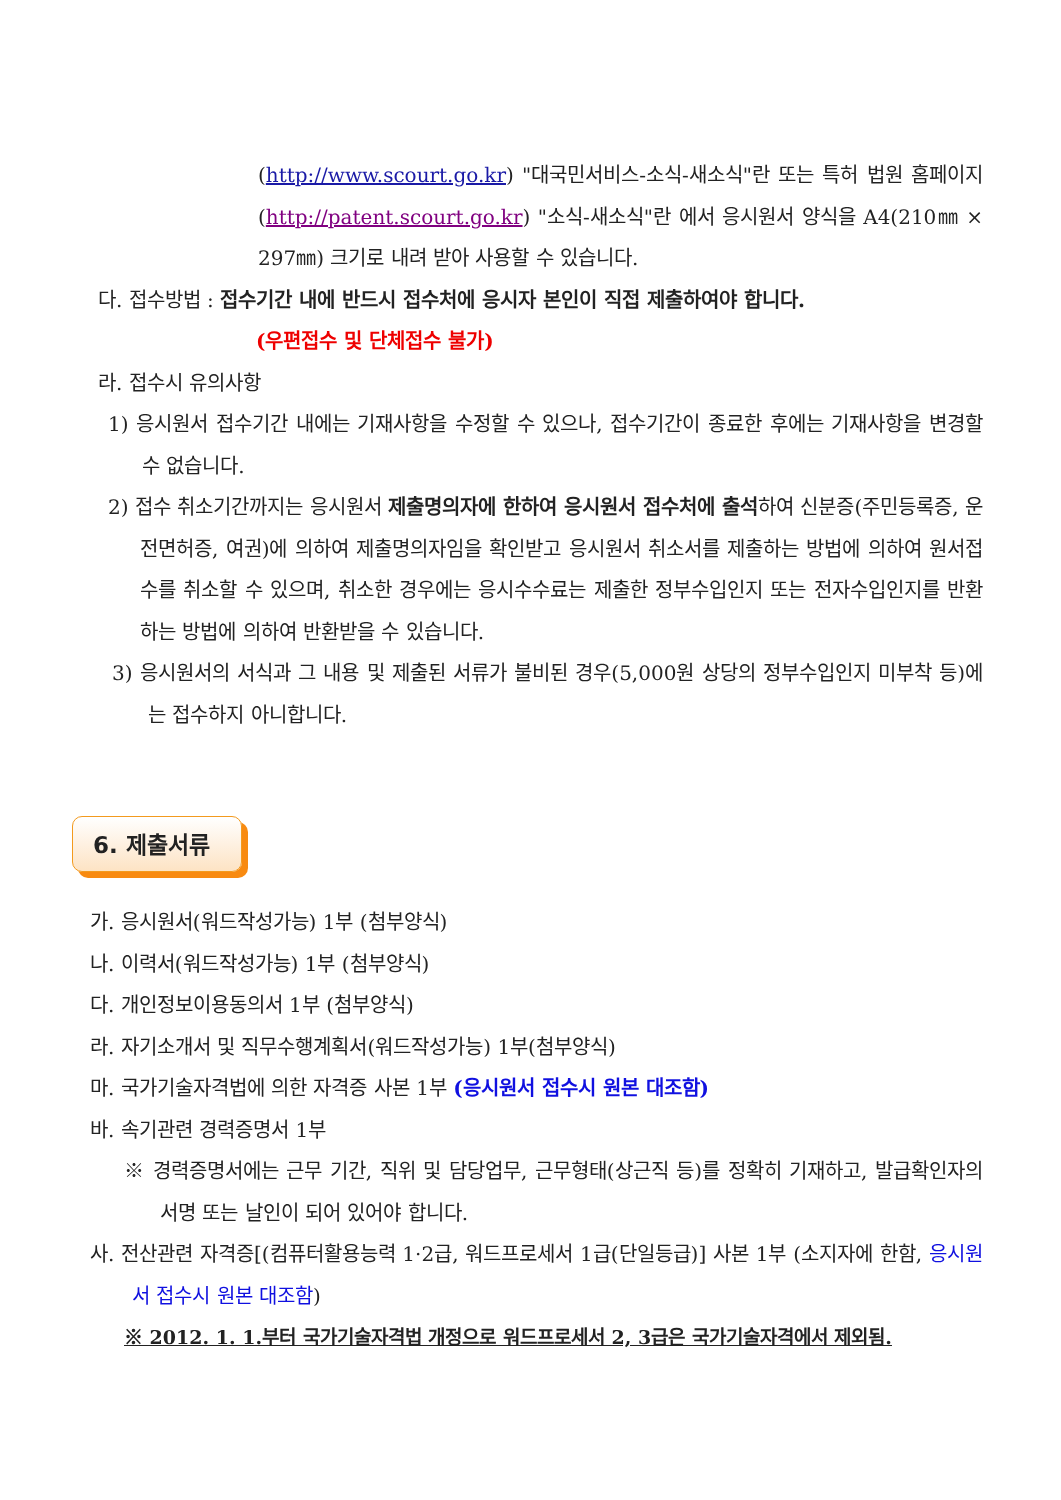(http://www.scourt.go.kr) "대국민서비스-소식-새소식"란 또는 특허 법원 홈페이지(http://patent.scourt.go.kr) "소식-새소식"란 에서 응시원서 양식을 A4(210㎜ × 297㎜) 크기로 내려 받아 사용할 수 있습니다.
다. 접수방법 : 접수기간 내에 반드시 접수처에 응시자 본인이 직접 제출하여야 합니다.
(우편접수 및 단체접수 불가)
라. 접수시 유의사항
1) 응시원서 접수기간 내에는 기재사항을 수정할 수 있으나, 접수기간이 종료한 후에는 기재사항을 변경할 수 없습니다.
2) 접수 취소기간까지는 응시원서 제출명의자에 한하여 응시원서 접수처에 출석하여 신분증(주민등록증, 운전면허증, 여권)에 의하여 제출명의자임을 확인받고 응시원서 취소서를 제출하는 방법에 의하여 원서접수를 취소할 수 있으며, 취소한 경우에는 응시수수료는 제출한 정부수입인지 또는 전자수입인지를 반환하는 방법에 의하여 반환받을 수 있습니다.
3) 응시원서의 서식과 그 내용 및 제출된 서류가 불비된 경우(5,000원 상당의 정부수입인지 미부착 등)에는 접수하지 아니합니다.
6. 제출서류
가. 응시원서(워드작성가능) 1부 (첨부양식)
나. 이력서(워드작성가능) 1부 (첨부양식)
다. 개인정보이용동의서 1부 (첨부양식)
라. 자기소개서 및 직무수행계획서(워드작성가능) 1부(첨부양식)
마. 국가기술자격법에 의한 자격증 사본 1부 (응시원서 접수시 원본 대조함)
바. 속기관련 경력증명서 1부
※ 경력증명서에는 근무 기간, 직위 및 담당업무, 근무형태(상근직 등)를 정확히 기재하고, 발급확인자의 서명 또는 날인이 되어 있어야 합니다.
사. 전산관련 자격증[(컴퓨터활용능력 1·2급, 워드프로세서 1급(단일등급)] 사본 1부 (소지자에 한함, 응시원서 접수시 원본 대조함)
※ 2012. 1. 1.부터 국가기술자격법 개정으로 워드프로세서 2, 3급은 국가기술자격에서 제외됨.